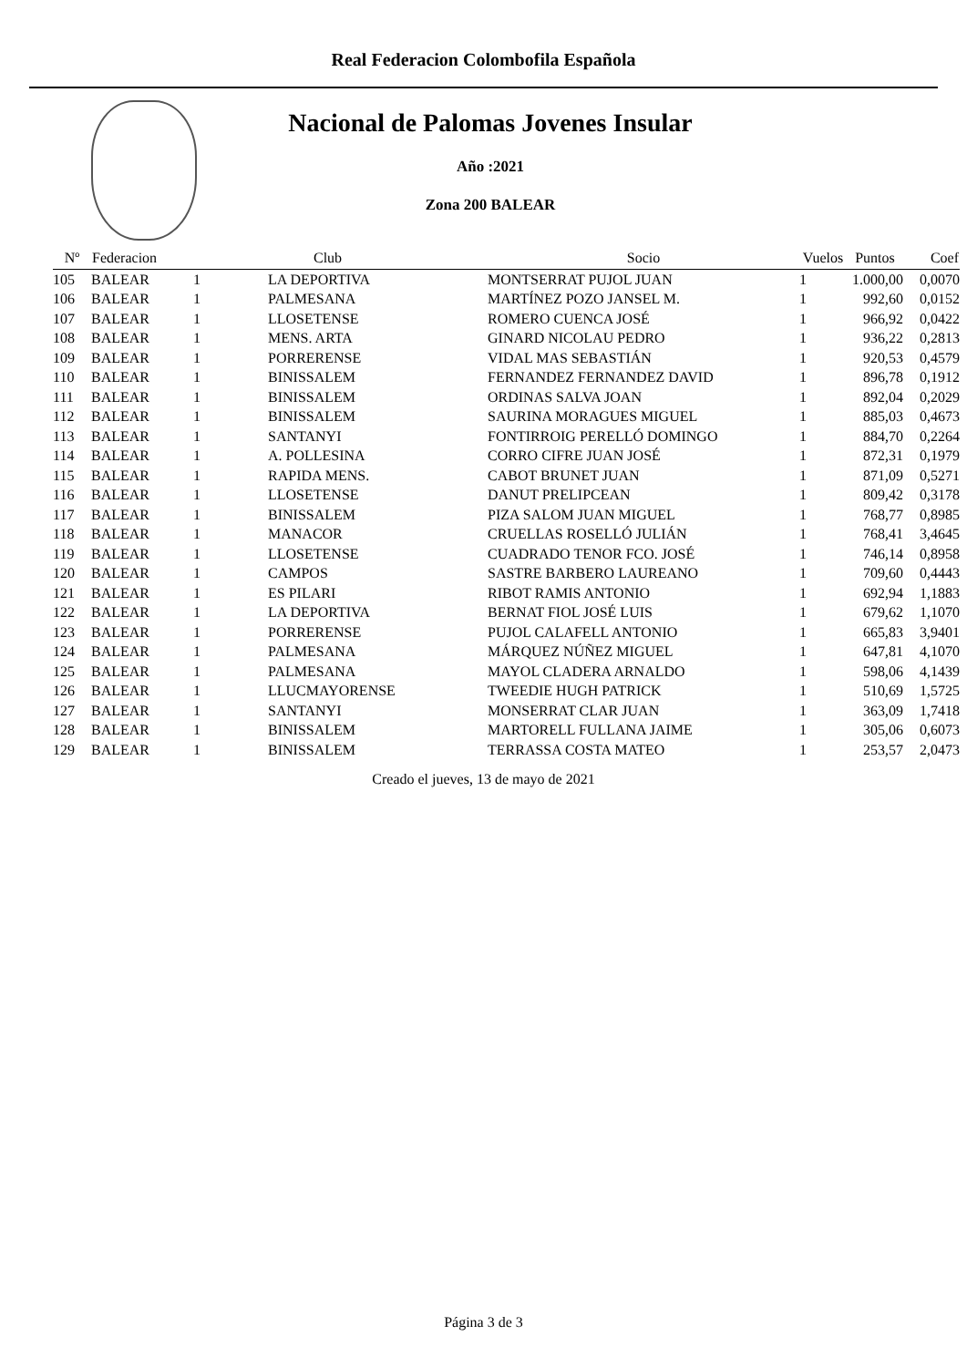Real Federacion Colombofila Española
Nacional de Palomas Jovenes Insular
Año :2021
Zona 200 BALEAR
| Nº | Federacion | | Club | Socio | Vuelos | Puntos | Coef |
| --- | --- | --- | --- | --- | --- | --- | --- |
| 105 | BALEAR | 1 | LA DEPORTIVA | MONTSERRAT PUJOL JUAN | 1 | 1.000,00 | 0,0070 |
| 106 | BALEAR | 1 | PALMESANA | MARTÍNEZ POZO JANSEL M. | 1 | 992,60 | 0,0152 |
| 107 | BALEAR | 1 | LLOSETENSE | ROMERO CUENCA JOSÉ | 1 | 966,92 | 0,0422 |
| 108 | BALEAR | 1 | MENS. ARTA | GINARD NICOLAU PEDRO | 1 | 936,22 | 0,2813 |
| 109 | BALEAR | 1 | PORRERENSE | VIDAL MAS SEBASTIÁN | 1 | 920,53 | 0,4579 |
| 110 | BALEAR | 1 | BINISSALEM | FERNANDEZ FERNANDEZ DAVID | 1 | 896,78 | 0,1912 |
| 111 | BALEAR | 1 | BINISSALEM | ORDINAS SALVA JOAN | 1 | 892,04 | 0,2029 |
| 112 | BALEAR | 1 | BINISSALEM | SAURINA MORAGUES MIGUEL | 1 | 885,03 | 0,4673 |
| 113 | BALEAR | 1 | SANTANYI | FONTIRROIG PERELLÓ DOMINGO | 1 | 884,70 | 0,2264 |
| 114 | BALEAR | 1 | A. POLLESINA | CORRO CIFRE JUAN JOSÉ | 1 | 872,31 | 0,1979 |
| 115 | BALEAR | 1 | RAPIDA MENS. | CABOT BRUNET JUAN | 1 | 871,09 | 0,5271 |
| 116 | BALEAR | 1 | LLOSETENSE | DANUT PRELIPCEAN | 1 | 809,42 | 0,3178 |
| 117 | BALEAR | 1 | BINISSALEM | PIZA SALOM JUAN MIGUEL | 1 | 768,77 | 0,8985 |
| 118 | BALEAR | 1 | MANACOR | CRUELLAS ROSELLÓ JULIÁN | 1 | 768,41 | 3,4645 |
| 119 | BALEAR | 1 | LLOSETENSE | CUADRADO TENOR FCO. JOSÉ | 1 | 746,14 | 0,8958 |
| 120 | BALEAR | 1 | CAMPOS | SASTRE BARBERO LAUREANO | 1 | 709,60 | 0,4443 |
| 121 | BALEAR | 1 | ES PILARI | RIBOT RAMIS ANTONIO | 1 | 692,94 | 1,1883 |
| 122 | BALEAR | 1 | LA DEPORTIVA | BERNAT FIOL JOSÉ LUIS | 1 | 679,62 | 1,1070 |
| 123 | BALEAR | 1 | PORRERENSE | PUJOL CALAFELL ANTONIO | 1 | 665,83 | 3,9401 |
| 124 | BALEAR | 1 | PALMESANA | MÁRQUEZ NÚÑEZ MIGUEL | 1 | 647,81 | 4,1070 |
| 125 | BALEAR | 1 | PALMESANA | MAYOL CLADERA ARNALDO | 1 | 598,06 | 4,1439 |
| 126 | BALEAR | 1 | LLUCMAYORENSE | TWEEDIE HUGH PATRICK | 1 | 510,69 | 1,5725 |
| 127 | BALEAR | 1 | SANTANYI | MONSERRAT CLAR JUAN | 1 | 363,09 | 1,7418 |
| 128 | BALEAR | 1 | BINISSALEM | MARTORELL FULLANA JAIME | 1 | 305,06 | 0,6073 |
| 129 | BALEAR | 1 | BINISSALEM | TERRASSA COSTA MATEO | 1 | 253,57 | 2,0473 |
Creado el jueves, 13 de mayo de 2021
Página 3 de 3